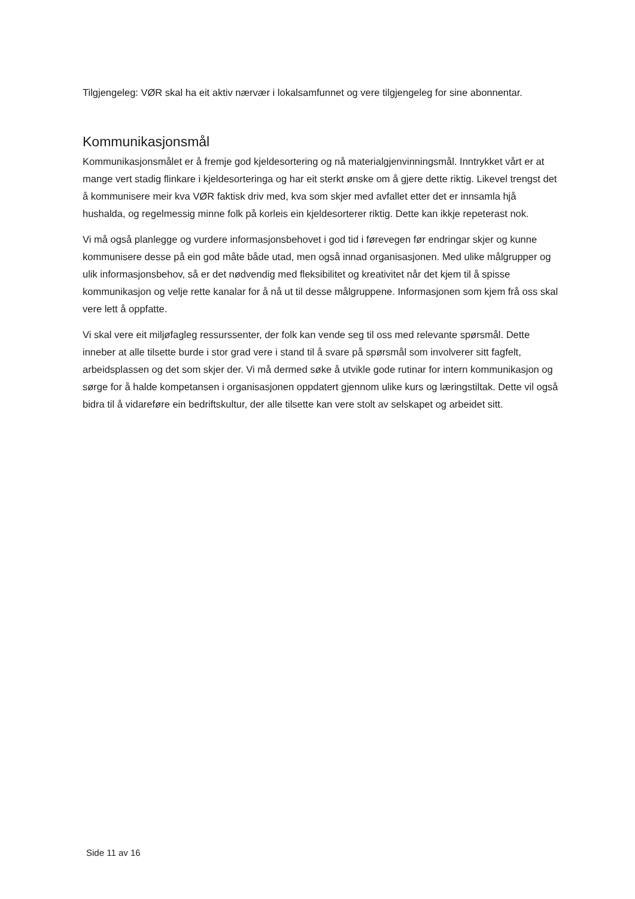Tilgjengeleg: VØR skal ha eit aktiv nærvær i lokalsamfunnet og vere tilgjengeleg for sine abonnentar.
Kommunikasjonsmål
Kommunikasjonsmålet er å fremje god kjeldesortering og nå materialgjenvinningsmål. Inntrykket vårt er at mange vert stadig flinkare i kjeldesorteringa og har eit sterkt ønske om å gjere dette riktig. Likevel trengst det å kommunisere meir kva VØR faktisk driv med, kva som skjer med avfallet etter det er innsamla hjå hushalda, og regelmessig minne folk på korleis ein kjeldesorterer riktig. Dette kan ikkje repeterast nok.
Vi må også planlegge og vurdere informasjonsbehovet i god tid i førevegen før endringar skjer og kunne kommunisere desse på ein god måte både utad, men også innad organisasjonen. Med ulike målgrupper og ulik informasjonsbehov, så er det nødvendig med fleksibilitet og kreativitet når det kjem til å spisse kommunikasjon og velje rette kanalar for å nå ut til desse målgruppene. Informasjonen som kjem frå oss skal vere lett å oppfatte.
Vi skal vere eit miljøfagleg ressurssenter, der folk kan vende seg til oss med relevante spørsmål. Dette inneber at alle tilsette burde i stor grad vere i stand til å svare på spørsmål som involverer sitt fagfelt, arbeidsplassen og det som skjer der. Vi må dermed søke å utvikle gode rutinar for intern kommunikasjon og sørge for å halde kompetansen i organisasjonen oppdatert gjennom ulike kurs og læringstiltak. Dette vil også bidra til å vidareføre ein bedriftskultur, der alle tilsette kan vere stolt av selskapet og arbeidet sitt.
Side 11 av 16